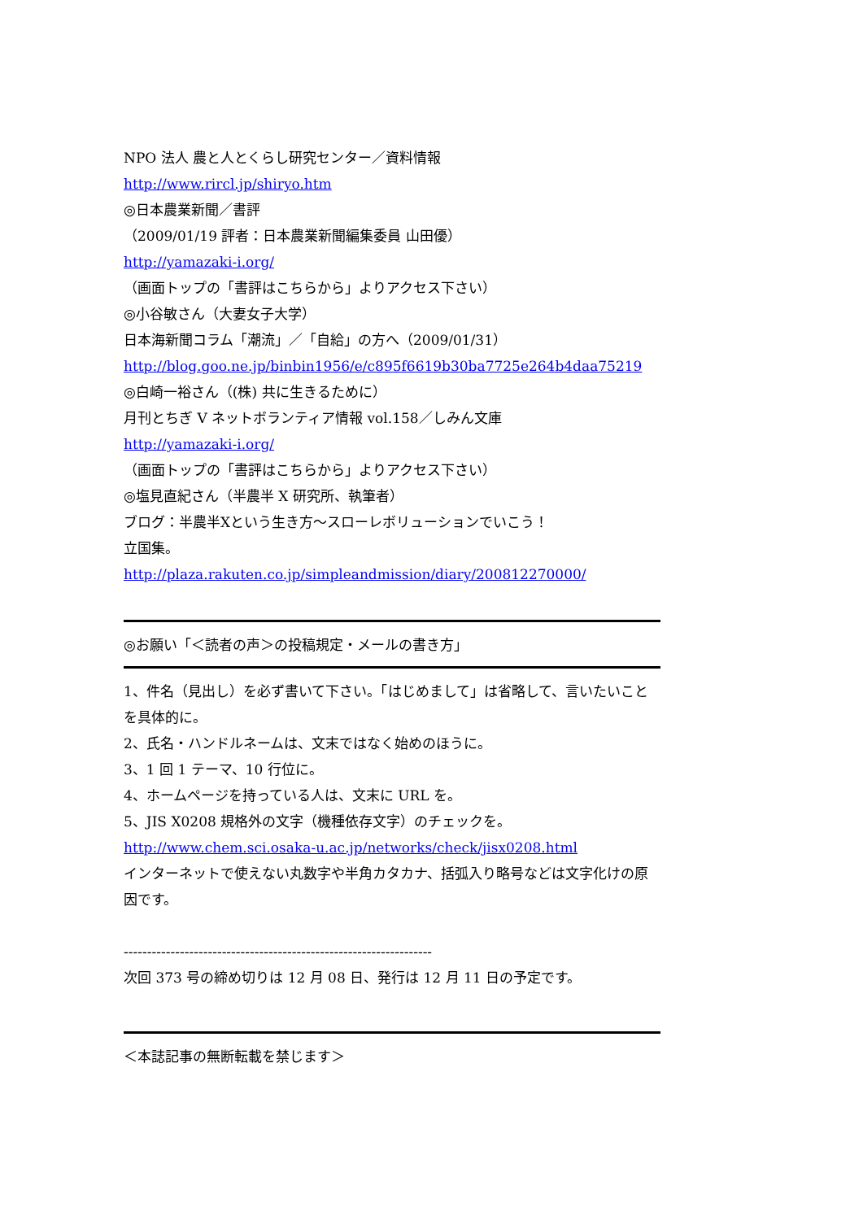NPO 法人 農と人とくらし研究センター／資料情報
http://www.rircl.jp/shiryo.htm
◎日本農業新聞／書評
（2009/01/19 評者：日本農業新聞編集委員 山田優）
http://yamazaki-i.org/
（画面トップの「書評はこちらから」よりアクセス下さい）
◎小谷敏さん（大妻女子大学）
日本海新聞コラム「潮流」／「自給」の方へ（2009/01/31）
http://blog.goo.ne.jp/binbin1956/e/c895f6619b30ba7725e264b4daa75219
◎白崎一裕さん（(株) 共に生きるために）
月刊とちぎ V ネットボランティア情報 vol.158／しみん文庫
http://yamazaki-i.org/
（画面トップの「書評はこちらから」よりアクセス下さい）
◎塩見直紀さん（半農半 X 研究所、執筆者）
ブログ：半農半Xという生き方～スローレボリューションでいこう！
立国集。
http://plaza.rakuten.co.jp/simpleandmission/diary/200812270000/
◎お願い「＜読者の声＞の投稿規定・メールの書き方」
1、件名（見出し）を必ず書いて下さい。「はじめまして」は省略して、言いたいことを具体的に。
2、氏名・ハンドルネームは、文末ではなく始めのほうに。
3、1 回 1 テーマ、10 行位に。
4、ホームページを持っている人は、文末に URL を。
5、JIS X0208 規格外の文字（機種依存文字）のチェックを。
http://www.chem.sci.osaka-u.ac.jp/networks/check/jisx0208.html
インターネットで使えない丸数字や半角カタカナ、括弧入り略号などは文字化けの原因です。
------------------------------------------------------------------
次回 373 号の締め切りは 12 月 08 日、発行は 12 月 11 日の予定です。
＜本誌記事の無断転載を禁じます＞